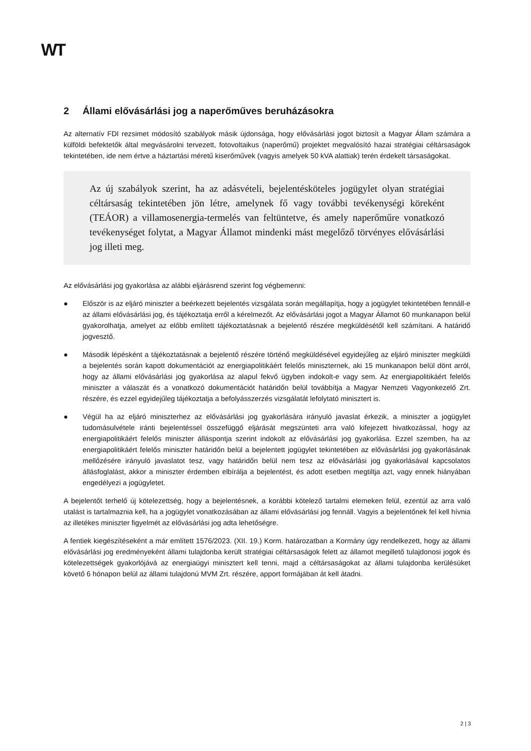WT
2 Állami elővásárlási jog a naperőműves beruházásokra
Az alternatív FDI rezsimet módosító szabályok másik újdonsága, hogy elővásárlási jogot biztosít a Magyar Állam számára a külföldi befektetők által megvásárolni tervezett, fotovoltaikus (naperőmű) projektet megvalósító hazai stratégiai céltársaságok tekintetében, ide nem értve a háztartási méretű kiserőművek (vagyis amelyek 50 kVA alattiak) terén érdekelt társaságokat.
Az új szabályok szerint, ha az adásvételi, bejelentésköteles jogügylet olyan stratégiai céltársaság tekintetében jön létre, amelynek fő vagy további tevékenységi köreként (TEÁOR) a villamosenergia-termelés van feltüntetve, és amely naperőműre vonatkozó tevékenységet folytat, a Magyar Államot mindenki mást megelőző törvényes elővásárlási jog illeti meg.
Az elővásárlási jog gyakorlása az alábbi eljárásrend szerint fog végbemenni:
● Először is az eljáró miniszter a beérkezett bejelentés vizsgálata során megállapítja, hogy a jogügylet tekintetében fennáll-e az állami elővásárlási jog, és tájékoztatja erről a kérelmezőt. Az elővásárlási jogot a Magyar Államot 60 munkanapon belül gyakorolhatja, amelyet az előbb említett tájékoztatásnak a bejelentő részére megküldésétől kell számítani. A határidő jogvesztő.
● Második lépésként a tájékoztatásnak a bejelentő részére történő megküldésével egyidejűleg az eljáró miniszter megküldi a bejelentés során kapott dokumentációt az energiapolitikáért felelős miniszternek, aki 15 munkanapon belül dönt arról, hogy az állami elővásárlási jog gyakorlása az alapul fekvő ügyben indokolt-e vagy sem. Az energiapolitikáért felelős miniszter a válaszát és a vonatkozó dokumentációt határidőn belül továbbítja a Magyar Nemzeti Vagyonkezelő Zrt. részére, és ezzel egyidejűleg tájékoztatja a befolyásszerzés vizsgálatát lefolytató minisztert is.
● Végül ha az eljáró miniszterhez az elővásárlási jog gyakorlására irányuló javaslat érkezik, a miniszter a jogügylet tudomásulvétele iránti bejelentéssel összefüggő eljárását megszünteti arra való kifejezett hivatkozással, hogy az energiapolitikáért felelős miniszter álláspontja szerint indokolt az elővásárlási jog gyakorlása. Ezzel szemben, ha az energiapolitikáért felelős miniszter határidőn belül a bejelentett jogügylet tekintetében az elővásárlási jog gyakorlásának mellőzésére irányuló javaslatot tesz, vagy határidőn belül nem tesz az elővásárlási jog gyakorlásával kapcsolatos állásfoglalást, akkor a miniszter érdemben elbírálja a bejelentést, és adott esetben megtiltja azt, vagy ennek hiányában engedélyezi a jogügyletet.
A bejelentőt terhelő új kötelezettség, hogy a bejelentésnek, a korábbi kötelező tartalmi elemeken felül, ezentúl az arra való utalást is tartalmaznia kell, ha a jogügylet vonatkozásában az állami elővásárlási jog fennáll. Vagyis a bejelentőnek fel kell hívnia az illetékes miniszter figyelmét az elővásárlási jog adta lehetőségre.
A fentiek kiegészítéseként a már említett 1576/2023. (XII. 19.) Korm. határozatban a Kormány úgy rendelkezett, hogy az állami elővásárlási jog eredményeként állami tulajdonba került stratégiai céltársaságok felett az államot megillető tulajdonosi jogok és kötelezettségek gyakorlójává az energiaügyi minisztert kell tenni, majd a céltársaságokat az állami tulajdonba kerülésüket követő 6 hónapon belül az állami tulajdonú MVM Zrt. részére, apport formájában át kell átadni.
2 | 3